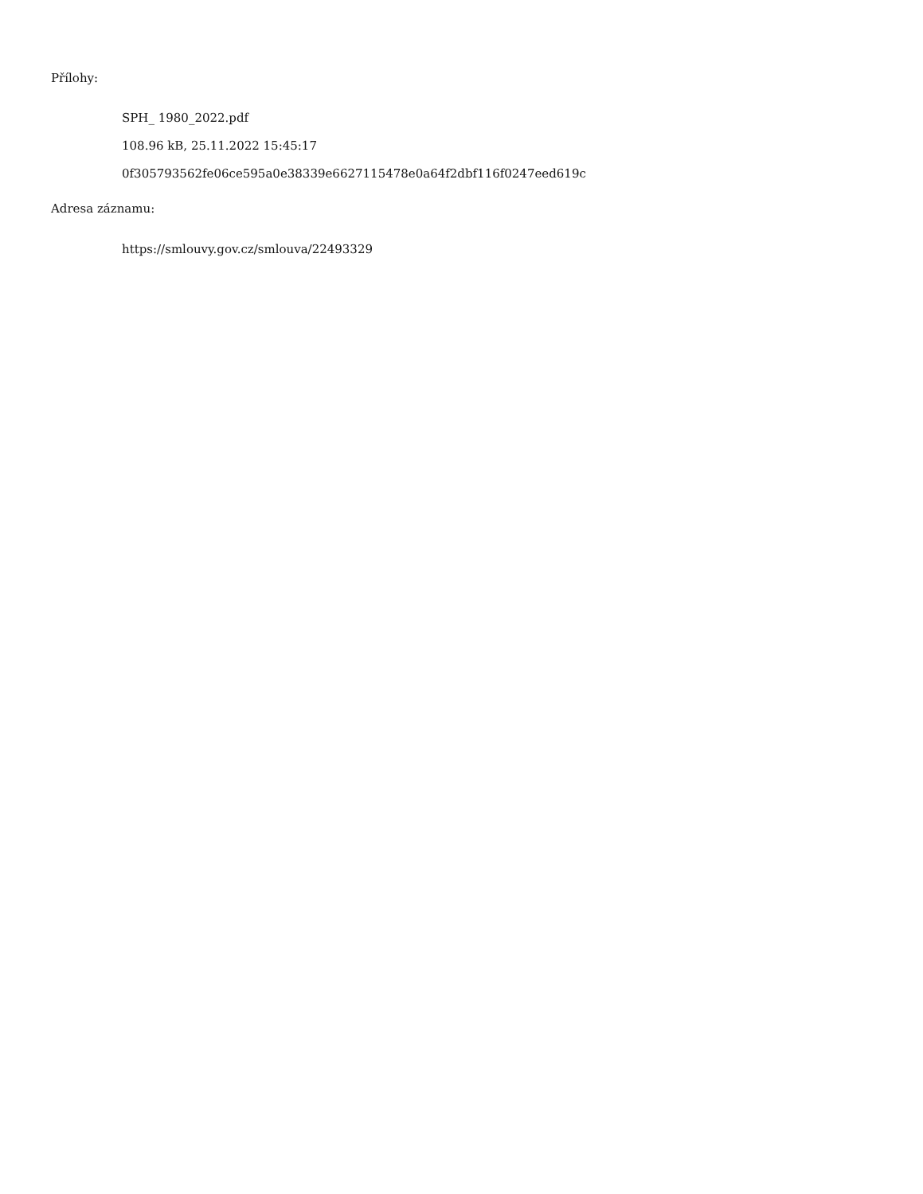Přílohy:
SPH_ 1980_2022.pdf
108.96 kB, 25.11.2022 15:45:17
0f305793562fe06ce595a0e38339e6627115478e0a64f2dbf116f0247eed619c
Adresa záznamu:
https://smlouvy.gov.cz/smlouva/22493329